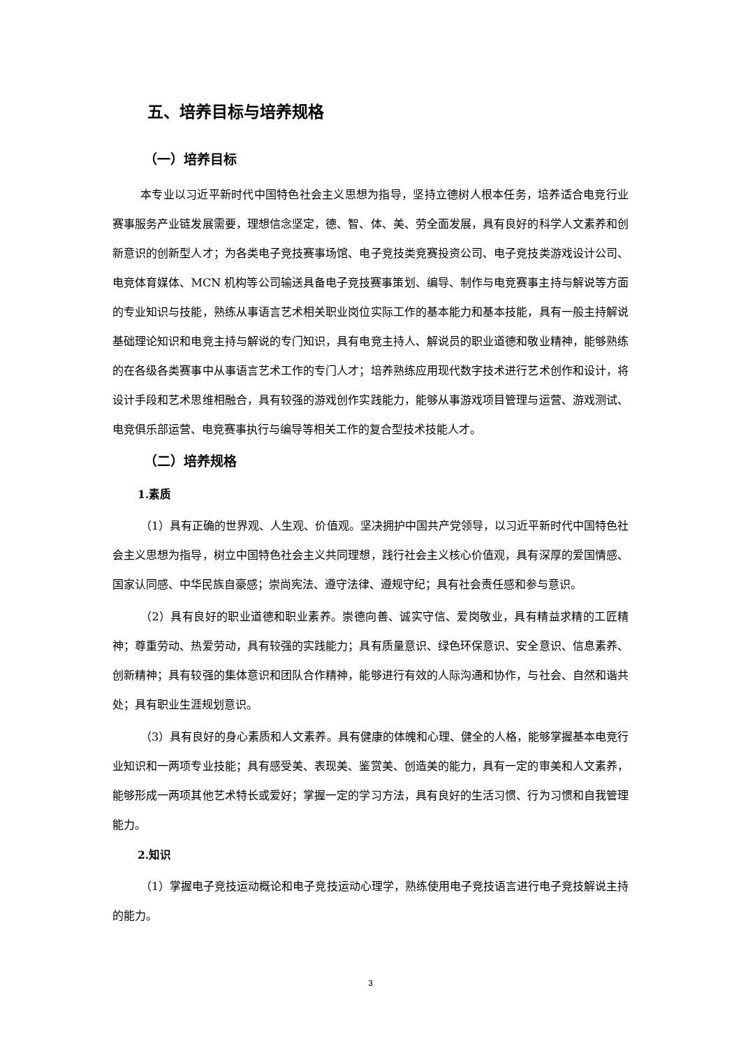五、培养目标与培养规格
（一）培养目标
本专业以习近平新时代中国特色社会主义思想为指导，坚持立德树人根本任务，培养适合电竞行业赛事服务产业链发展需要，理想信念坚定，德、智、体、美、劳全面发展，具有良好的科学人文素养和创新意识的创新型人才；为各类电子竞技赛事场馆、电子竞技类竞赛投资公司、电子竞技类游戏设计公司、电竞体育媒体、MCN 机构等公司输送具备电子竞技赛事策划、编导、制作与电竞赛事主持与解说等方面的专业知识与技能，熟练从事语言艺术相关职业岗位实际工作的基本能力和基本技能，具有一般主持解说基础理论知识和电竞主持与解说的专门知识，具有电竞主持人、解说员的职业道德和敬业精神，能够熟练的在各级各类赛事中从事语言艺术工作的专门人才；培养熟练应用现代数字技术进行艺术创作和设计，将设计手段和艺术思维相融合，具有较强的游戏创作实践能力，能够从事游戏项目管理与运营、游戏测试、电竞俱乐部运营、电竞赛事执行与编导等相关工作的复合型技术技能人才。
（二）培养规格
1.素质
（1）具有正确的世界观、人生观、价值观。坚决拥护中国共产党领导，以习近平新时代中国特色社会主义思想为指导，树立中国特色社会主义共同理想，践行社会主义核心价值观，具有深厚的爱国情感、国家认同感、中华民族自豪感；崇尚宪法、遵守法律、遵规守纪；具有社会责任感和参与意识。
（2）具有良好的职业道德和职业素养。崇德向善、诚实守信、爱岗敬业，具有精益求精的工匠精神；尊重劳动、热爱劳动，具有较强的实践能力；具有质量意识、绿色环保意识、安全意识、信息素养、创新精神；具有较强的集体意识和团队合作精神，能够进行有效的人际沟通和协作，与社会、自然和谐共处；具有职业生涯规划意识。
（3）具有良好的身心素质和人文素养。具有健康的体魄和心理、健全的人格，能够掌握基本电竞行业知识和一两项专业技能；具有感受美、表现美、鉴赏美、创造美的能力，具有一定的审美和人文素养，能够形成一两项其他艺术特长或爱好；掌握一定的学习方法，具有良好的生活习惯、行为习惯和自我管理能力。
2.知识
（1）掌握电子竞技运动概论和电子竞技运动心理学，熟练使用电子竞技语言进行电子竞技解说主持的能力。
3